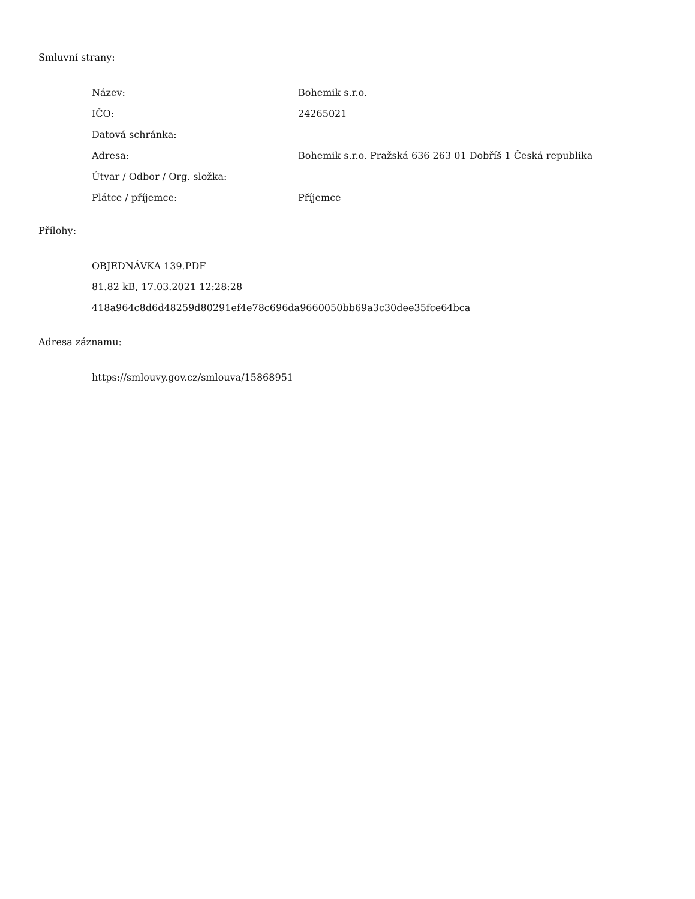Smluvní strany:
| Název: | Bohemik s.r.o. |
| IČO: | 24265021 |
| Datová schránka: | |
| Adresa: | Bohemik s.r.o. Pražská 636 263 01 Dobříš 1 Česká republika |
| Útvar / Odbor / Org. složka: | |
| Plátce / příjemce: | Příjemce |
Přílohy:
OBJEDNÁVKA 139.PDF
81.82 kB, 17.03.2021 12:28:28
418a964c8d6d48259d80291ef4e78c696da9660050bb69a3c30dee35fce64bca
Adresa záznamu:
https://smlouvy.gov.cz/smlouva/15868951